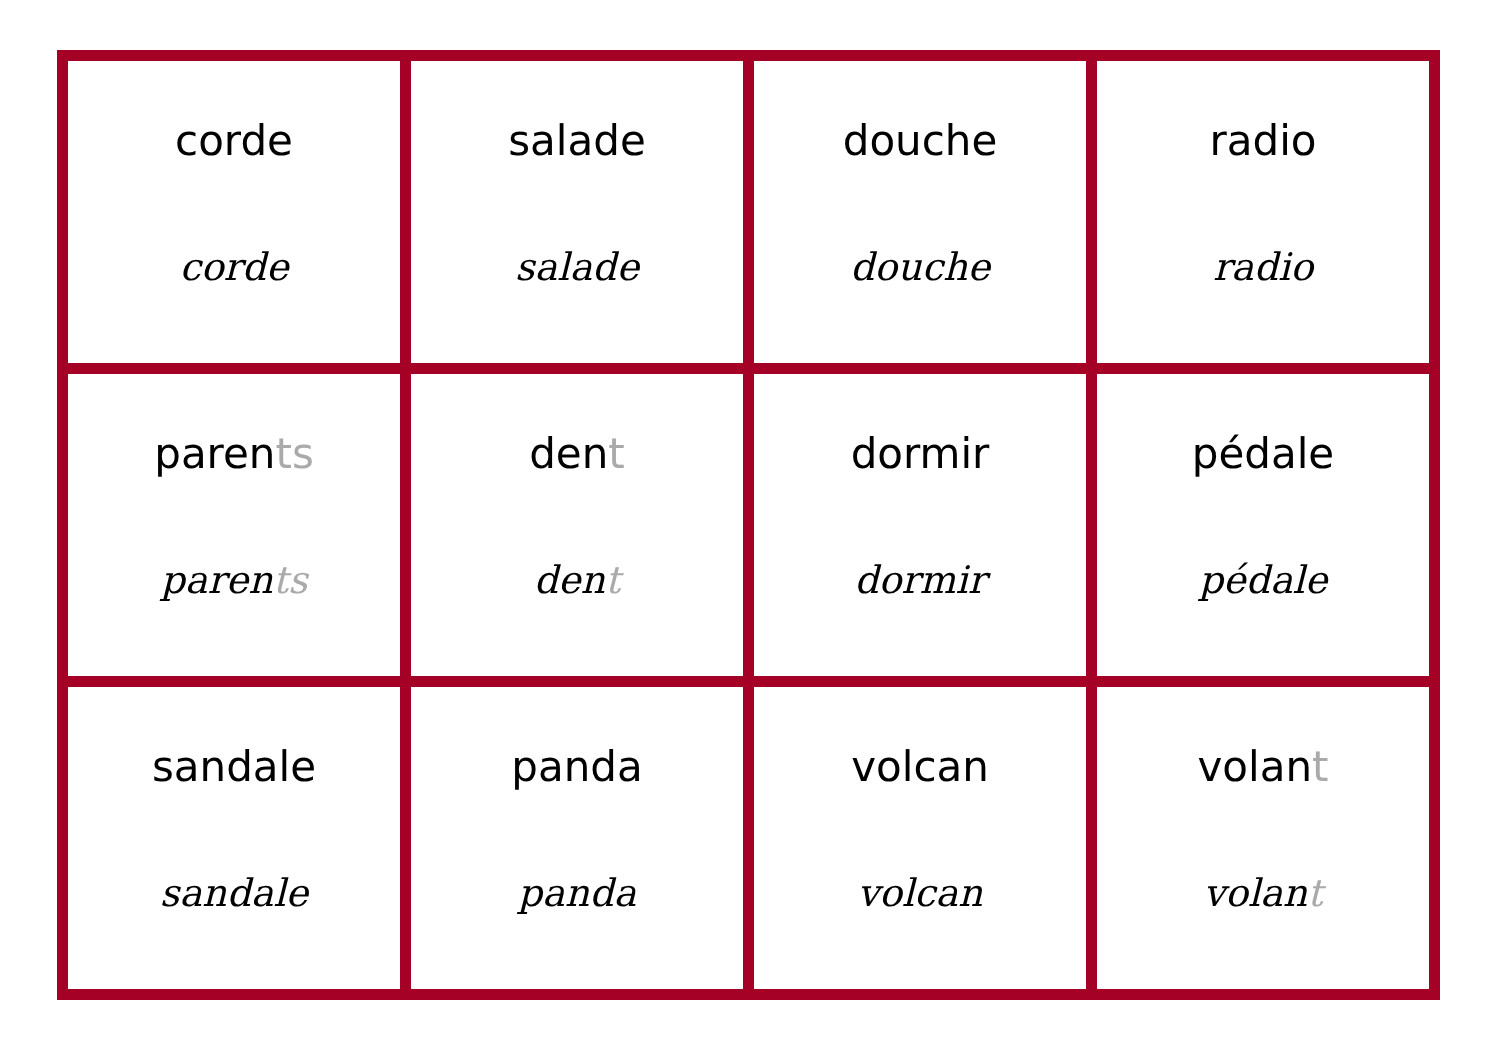| corde corde | salade salade | douche douche | radio radio |
| paren ts paren ts | den t den t | dormir dormir | pédale pédale |
| sandale sandale | panda panda | volcan volcan | volan t volan t |